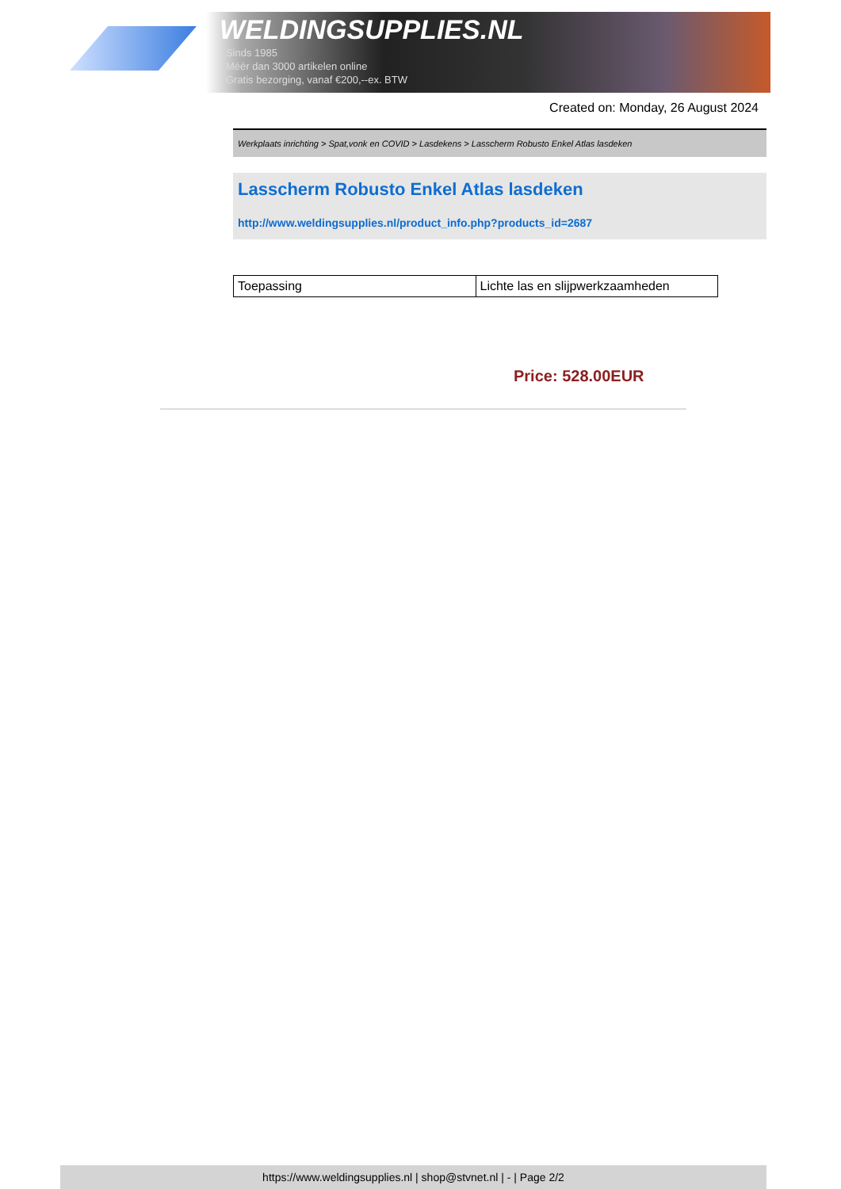WELDINGSUPPLIES.NL
- Sinds 1985
- Méér dan 3000 artikelen online
- Gratis bezorging, vanaf €200,--ex. BTW
Created on: Monday, 26 August 2024
Werkplaats inrichting > Spat,vonk en COVID > Lasdekens > Lasscherm Robusto Enkel Atlas lasdeken
Lasscherm Robusto Enkel Atlas lasdeken
http://www.weldingsupplies.nl/product_info.php?products_id=2687
| Toepassing | Lichte las en slijpwerkzaamheden |
Price: 528.00EUR
https://www.weldingsupplies.nl | shop@stvnet.nl | - | Page 2/2